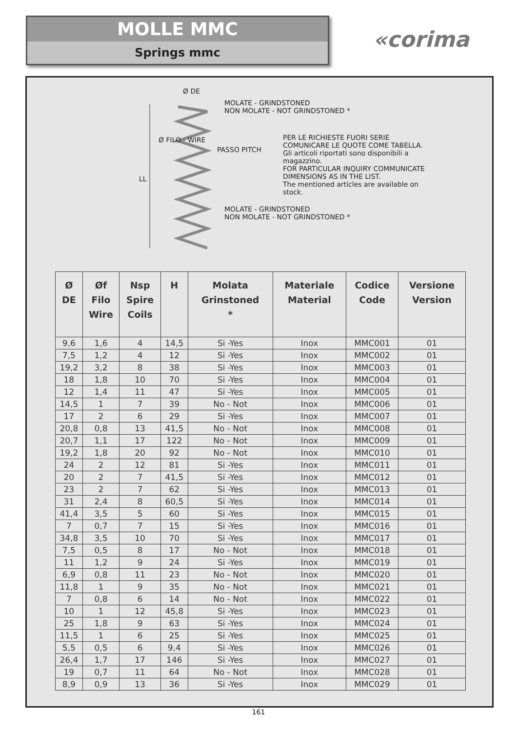MOLLE MMC
Springs mmc
«corima
Ø DE
LL
Ø FILO - WIRE
PASSO PITCH
MOLATE - GRINDSTONED
NON MOLATE - NOT GRINDSTONED *
PER LE RICHIESTE FUORI SERIE
COMUNICARE LE QUOTE COME TABELLA.
Gli articoli riportati sono disponibili a
magazzino.
FOR PARTICULAR INQUIRY COMMUNICATE
DIMENSIONS AS IN THE LIST.
The mentioned articles are available on stock.
MOLATE - GRINDSTONED
NON MOLATE - NOT GRINDSTONED *
| Ø DE | Øf Filo Wire | Nsp Spire Coils | H | Molata Grinstoned * | Materiale Material | Codice Code | Versione Version |
| --- | --- | --- | --- | --- | --- | --- | --- |
| 9,6 | 1,6 | 4 | 14,5 | Si -Yes | Inox | MMC001 | 01 |
| 7,5 | 1,2 | 4 | 12 | Si -Yes | Inox | MMC002 | 01 |
| 19,2 | 3,2 | 8 | 38 | Si -Yes | Inox | MMC003 | 01 |
| 18 | 1,8 | 10 | 70 | Si -Yes | Inox | MMC004 | 01 |
| 12 | 1,4 | 11 | 47 | Si -Yes | Inox | MMC005 | 01 |
| 14,5 | 1 | 7 | 39 | No - Not | Inox | MMC006 | 01 |
| 17 | 2 | 6 | 29 | Si -Yes | Inox | MMC007 | 01 |
| 20,8 | 0,8 | 13 | 41,5 | No - Not | Inox | MMC008 | 01 |
| 20,7 | 1,1 | 17 | 122 | No - Not | Inox | MMC009 | 01 |
| 19,2 | 1,8 | 20 | 92 | No - Not | Inox | MMC010 | 01 |
| 24 | 2 | 12 | 81 | Si -Yes | Inox | MMC011 | 01 |
| 20 | 2 | 7 | 41,5 | Si -Yes | Inox | MMC012 | 01 |
| 23 | 2 | 7 | 62 | Si -Yes | Inox | MMC013 | 01 |
| 31 | 2,4 | 8 | 60,5 | Si -Yes | Inox | MMC014 | 01 |
| 41,4 | 3,5 | 5 | 60 | Si -Yes | Inox | MMC015 | 01 |
| 7 | 0,7 | 7 | 15 | Si -Yes | Inox | MMC016 | 01 |
| 34,8 | 3,5 | 10 | 70 | Si -Yes | Inox | MMC017 | 01 |
| 7,5 | 0,5 | 8 | 17 | No - Not | Inox | MMC018 | 01 |
| 11 | 1,2 | 9 | 24 | Si -Yes | Inox | MMC019 | 01 |
| 6,9 | 0,8 | 11 | 23 | No - Not | Inox | MMC020 | 01 |
| 11,8 | 1 | 9 | 35 | No - Not | Inox | MMC021 | 01 |
| 7 | 0,8 | 6 | 14 | No - Not | Inox | MMC022 | 01 |
| 10 | 1 | 12 | 45,8 | Si -Yes | Inox | MMC023 | 01 |
| 25 | 1,8 | 9 | 63 | Si -Yes | Inox | MMC024 | 01 |
| 11,5 | 1 | 6 | 25 | Si -Yes | Inox | MMC025 | 01 |
| 5,5 | 0,5 | 6 | 9,4 | Si -Yes | Inox | MMC026 | 01 |
| 26,4 | 1,7 | 17 | 146 | Si -Yes | Inox | MMC027 | 01 |
| 19 | 0,7 | 11 | 64 | No - Not | Inox | MMC028 | 01 |
| 8,9 | 0,9 | 13 | 36 | Si -Yes | Inox | MMC029 | 01 |
161